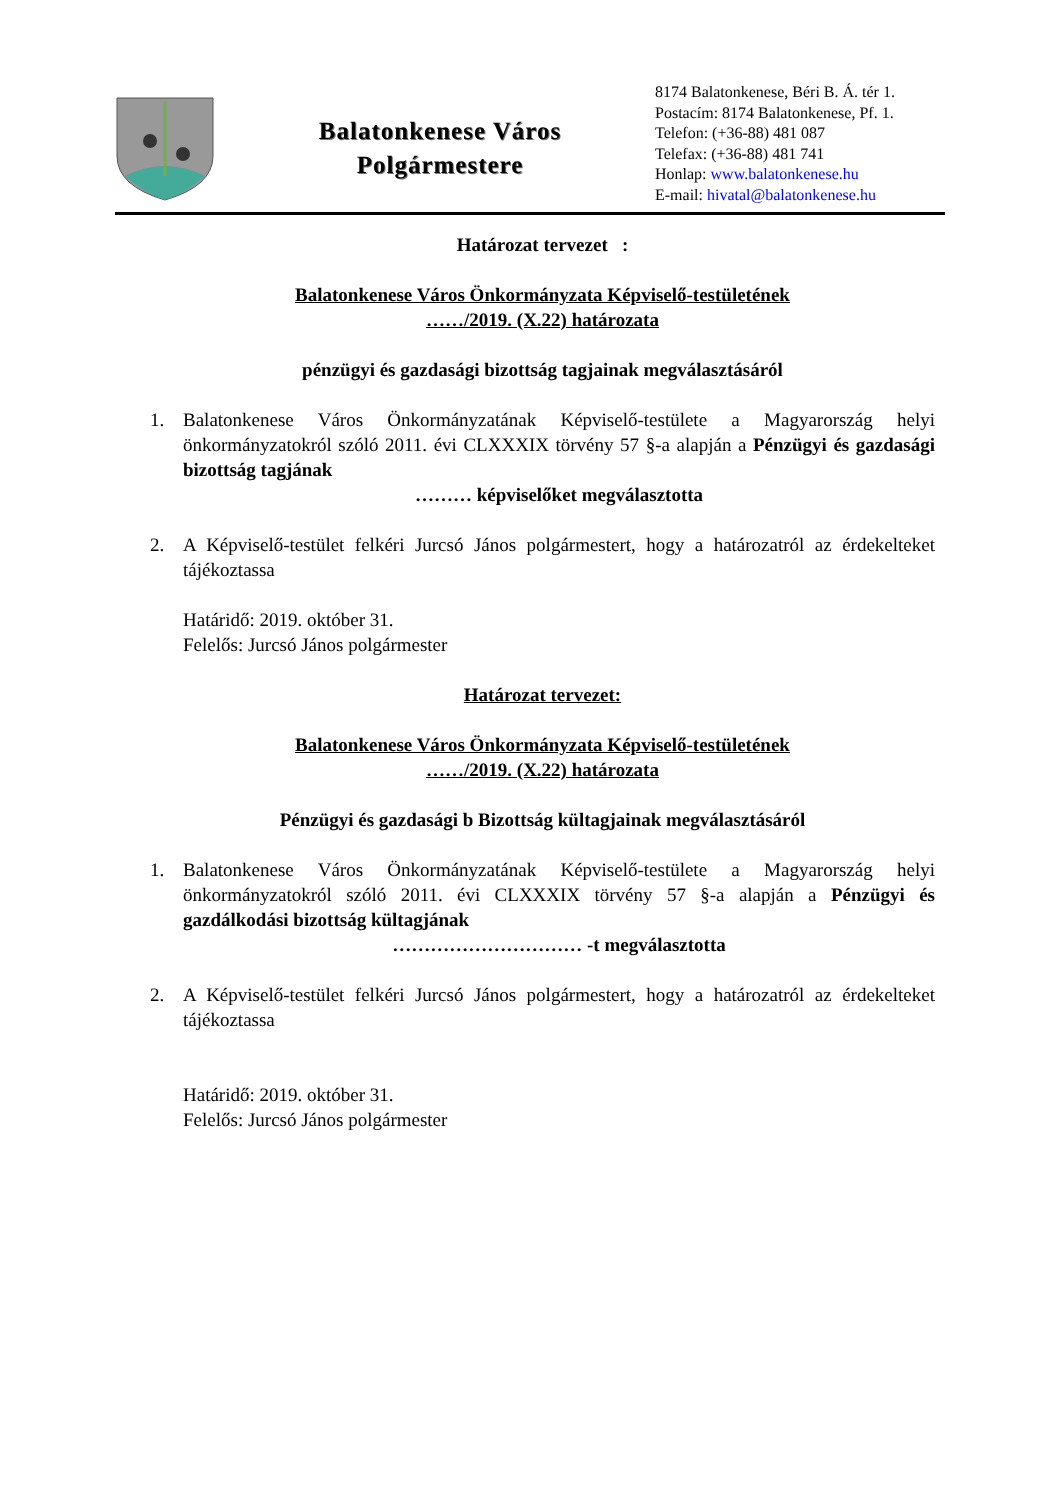Balatonkenese Város
Polgármestere
8174 Balatonkenese, Béri B. Á. tér 1.
Postacím: 8174 Balatonkenese, Pf. 1.
Telefon: (+36-88) 481 087
Telefax: (+36-88) 481 741
Honlap: www.balatonkenese.hu
E-mail: hivatal@balatonkenese.hu
Határozat tervezet :
Balatonkenese Város Önkormányzata Képviselő-testületének
……/2019. (X.22) határozata
pénzügyi és gazdasági bizottság tagjainak megválasztásáról
1. Balatonkenese Város Önkormányzatának Képviselő-testülete a Magyarország helyi önkormányzatokról szóló 2011. évi CLXXXIX törvény 57 §-a alapján a Pénzügyi és gazdasági bizottság tagjának
……… képviselőket megválasztotta
2. A Képviselő-testület felkéri Jurcsó János polgármestert, hogy a határozatról az érdekelteket tájékoztassa
Határidő: 2019. október 31.
Felelős: Jurcsó János polgármester
Határozat tervezet:
Balatonkenese Város Önkormányzata Képviselő-testületének
……/2019. (X.22) határozata
Pénzügyi és gazdasági b Bizottság kültagjainak megválasztásáról
1. Balatonkenese Város Önkormányzatának Képviselő-testülete a Magyarország helyi önkormányzatokról szóló 2011. évi CLXXXIX törvény 57 §-a alapján a Pénzügyi és gazdálkodási bizottság kültagjának
………………………… -t megválasztotta
2. A Képviselő-testület felkéri Jurcsó János polgármestert, hogy a határozatról az érdekelteket tájékoztassa
Határidő: 2019. október 31.
Felelős: Jurcsó János polgármester